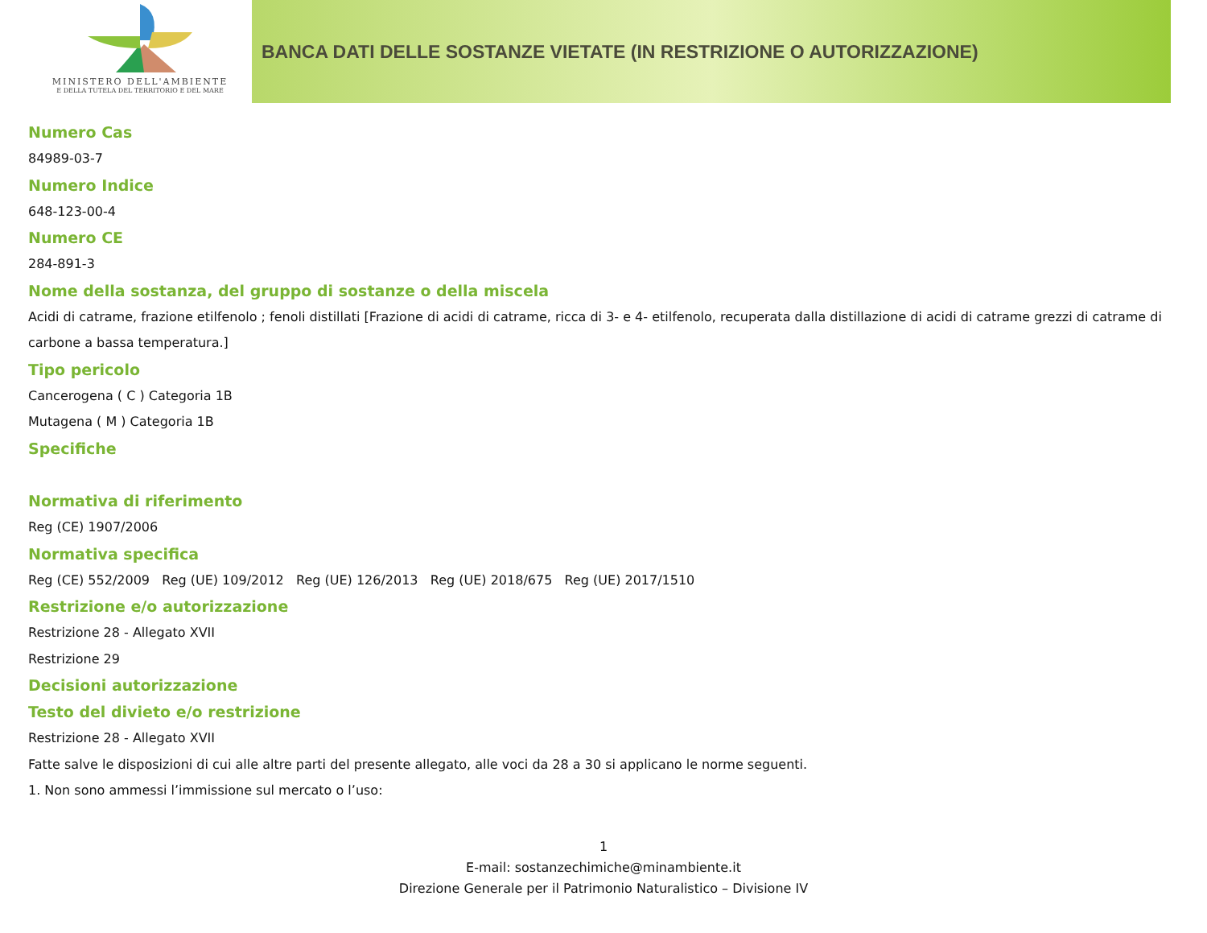MINISTERO DELL'AMBIENTE
E DELLA TUTELA DEL TERRITORIO E DEL MARE
BANCA DATI DELLE SOSTANZE VIETATE (IN RESTRIZIONE O AUTORIZZAZIONE)
Numero Cas
84989-03-7
Numero Indice
648-123-00-4
Numero CE
284-891-3
Nome della sostanza, del gruppo di sostanze o della miscela
Acidi di catrame, frazione etilfenolo ; fenoli distillati [Frazione di acidi di catrame, ricca di 3- e 4- etilfenolo, recuperata dalla distillazione di acidi di catrame grezzi di catrame di carbone a bassa temperatura.]
Tipo pericolo
Cancerogena ( C ) Categoria 1B
Mutagena ( M ) Categoria 1B
Specifiche
Normativa di riferimento
Reg (CE) 1907/2006
Normativa specifica
Reg (CE) 552/2009 Reg (UE) 109/2012 Reg (UE) 126/2013 Reg (UE) 2018/675 Reg (UE) 2017/1510
Restrizione e/o autorizzazione
Restrizione 28 - Allegato XVII
Restrizione 29
Decisioni autorizzazione
Testo del divieto e/o restrizione
Restrizione 28 - Allegato XVII
Fatte salve le disposizioni di cui alle altre parti del presente allegato, alle voci da 28 a 30 si applicano le norme seguenti.
1. Non sono ammessi l’immissione sul mercato o l’uso:
1
E-mail: sostanzechimiche@minambiente.it
Direzione Generale per il Patrimonio Naturalistico – Divisione IV